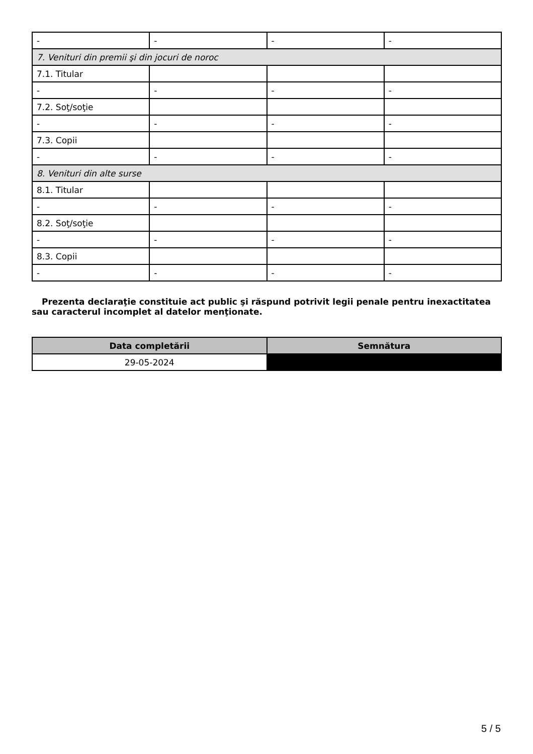| - | - | - | - |
| 7. Venituri din premii şi din jocuri de noroc | | | |
| 7.1. Titular | | | |
| - | - | - | - |
| 7.2. Soţ/soţie | | | |
| - | - | - | - |
| 7.3. Copii | | | |
| - | - | - | - |
| 8. Venituri din alte surse | | | |
| 8.1. Titular | | | |
| - | - | - | - |
| 8.2. Soţ/soţie | | | |
| - | - | - | - |
| 8.3. Copii | | | |
| - | - | - | - |
Prezenta declaraţie constituie act public şi răspund potrivit legii penale pentru inexactitatea sau caracterul incomplet al datelor menţionate.
| Data completării | Semnătura |
| --- | --- |
| 29-05-2024 | |
5 / 5